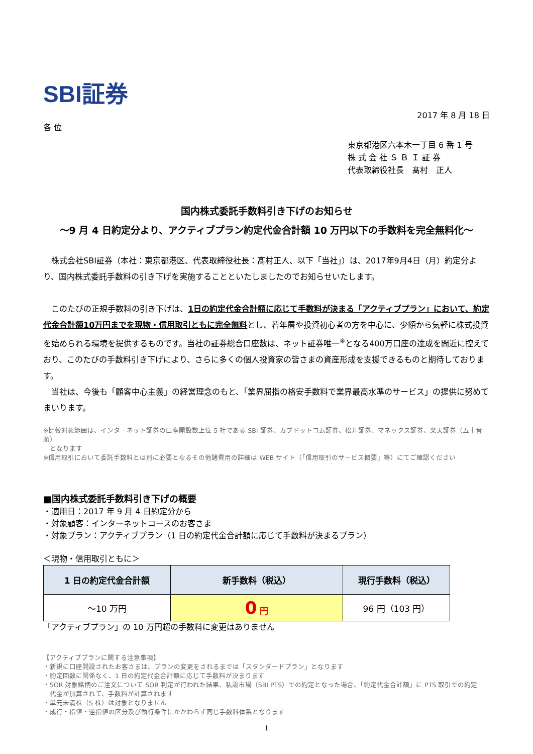SBI証券
2017 年 8 月 18 日
各 位
東京都港区六本木一丁目 6 番 1 号
株 式 会 社 Ｓ Ｂ Ｉ 証 券
代表取締役社長　髙村　正人
国内株式委託手数料引き下げのお知らせ
～9 月 4 日約定分より、アクティブプラン約定代金合計額 10 万円以下の手数料を完全無料化～
　株式会社SBI証券（本社：東京都港区、代表取締役社長：髙村正人、以下「当社」）は、2017年9月4日（月）約定分より、国内株式委託手数料の引き下げを実施することといたしましたのでお知らせいたします。
　このたびの正規手数料の引き下げは、1日の約定代金合計額に応じて手数料が決まる「アクティブプラン」において、約定代金合計額10万円までを現物・信用取引ともに完全無料とし、若年層や投資初心者の方を中心に、少額から気軽に株式投資を始められる環境を提供するものです。当社の証券総合口座数は、ネット証券唯一<sup>※</sup>となる400万口座の達成を間近に控えており、このたびの手数料引き下げにより、さらに多くの個人投資家の皆さまの資産形成を支援できるものと期待しております。
　当社は、今後も「顧客中心主義」の経営理念のもと、「業界屈指の格安手数料で業界最高水準のサービス」の提供に努めてまいります。
※比較対象範囲は、インターネット証券の口座開設数上位 5 社である SBI 証券、カブドットコム証券、松井証券、マネックス証券、楽天証券（五十音順）
　となります
※信用取引において委託手数料とは別に必要となるその他諸費用の詳細は WEB サイト（「信用取引のサービス概要」等）にてご確認ください
■国内株式委託手数料引き下げの概要
・適用日：2017 年 9 月 4 日約定分から
・対象顧客：インターネットコースのお客さま
・対象プラン：アクティブプラン（1 日の約定代金合計額に応じて手数料が決まるプラン）
＜現物・信用取引ともに＞
| 1 日の約定代金合計額 | 新手数料（税込） | 現行手数料（税込） |
| --- | --- | --- |
| ～10 万円 | 0 円 | 96 円（103 円） |
「アクティブプラン」の 10 万円超の手数料に変更はありません
【アクティブプランに関する注意事項】
・新規に口座開設されたお客さまは、プランの変更をされるまでは「スタンダードプラン」となります
・約定回数に関係なく、1 日の約定代金合計額に応じて手数料が決まります
・SOR 対象銘柄のご注文について SOR 判定が行われた結果、私設市場（SBI PTS）での約定となった場合、「約定代金合計額」に PTS 取引での約定
　代金が加算されて、手数料が計算されます
・単元未満株（S 株）は対象となりません
・成行・指値・逆指値の区分及び執行条件にかかわらず同じ手数料体系となります
1